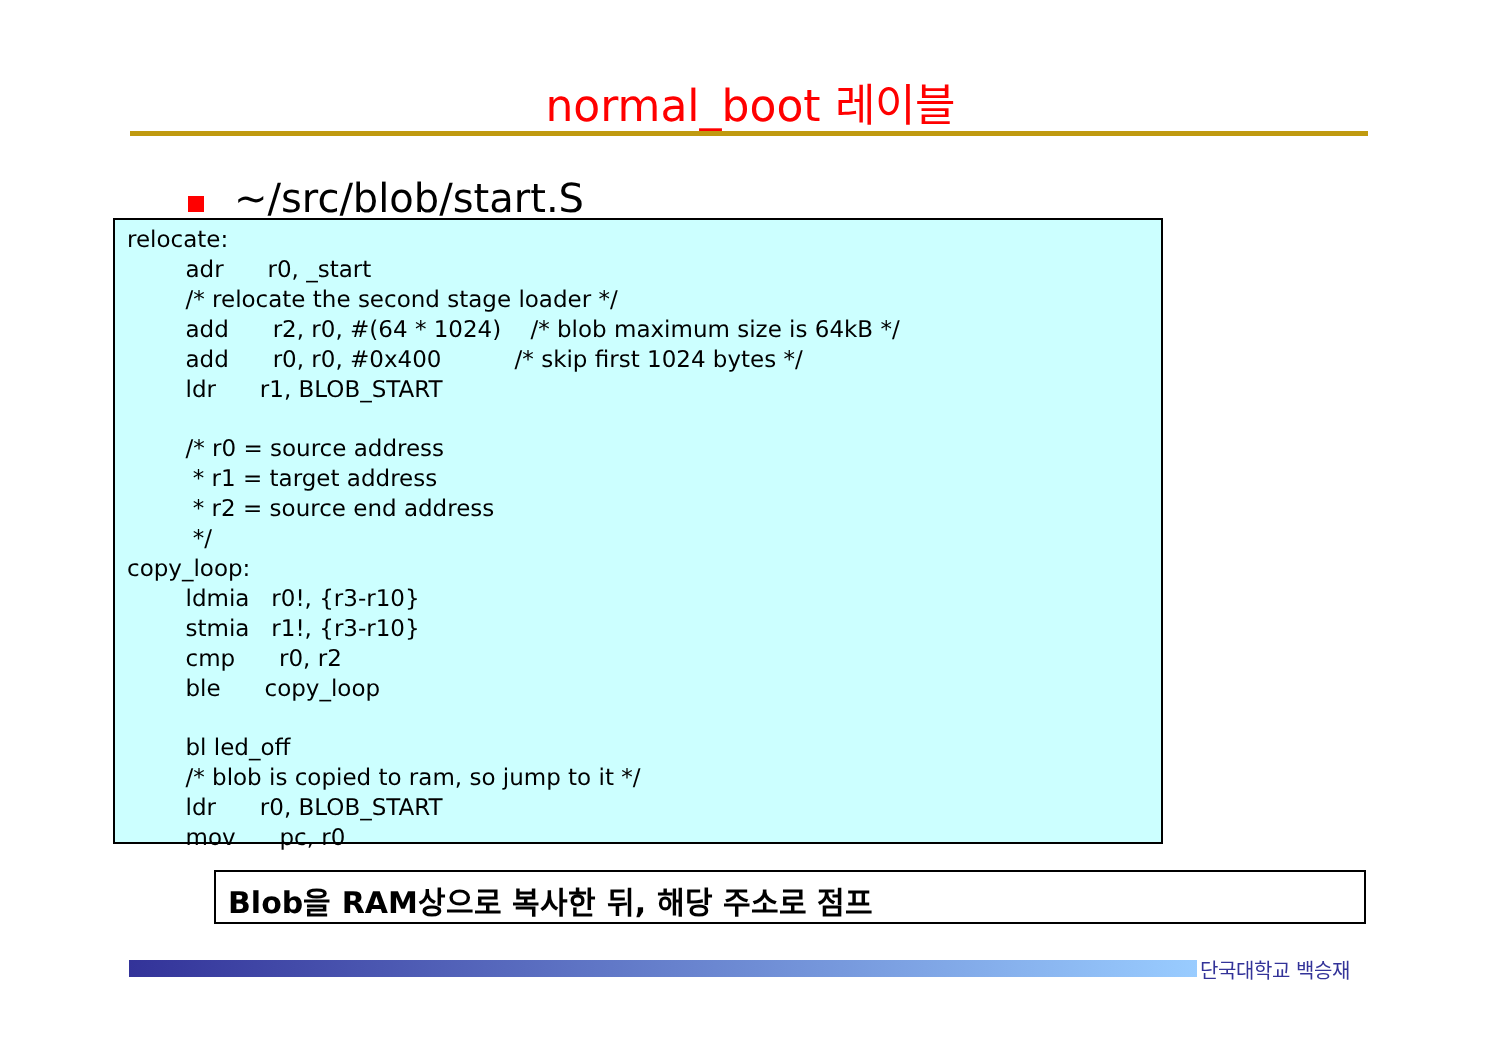normal_boot 레이블
~/src/blob/start.S
relocate:
        adr      r0, _start
        /* relocate the second stage loader */
        add      r2, r0, #(64 * 1024)    /* blob maximum size is 64kB */
        add      r0, r0, #0x400          /* skip first 1024 bytes */
        ldr      r1, BLOB_START

        /* r0 = source address
         * r1 = target address
         * r2 = source end address
         */
copy_loop:
        ldmia   r0!, {r3-r10}
        stmia   r1!, {r3-r10}
        cmp      r0, r2
        ble      copy_loop

        bl led_off
        /* blob is copied to ram, so jump to it */
        ldr      r0, BLOB_START
        mov      pc, r0
Blob을 RAM상으로 복사한 뒤, 해당 주소로 점프
단국대학교 백승재